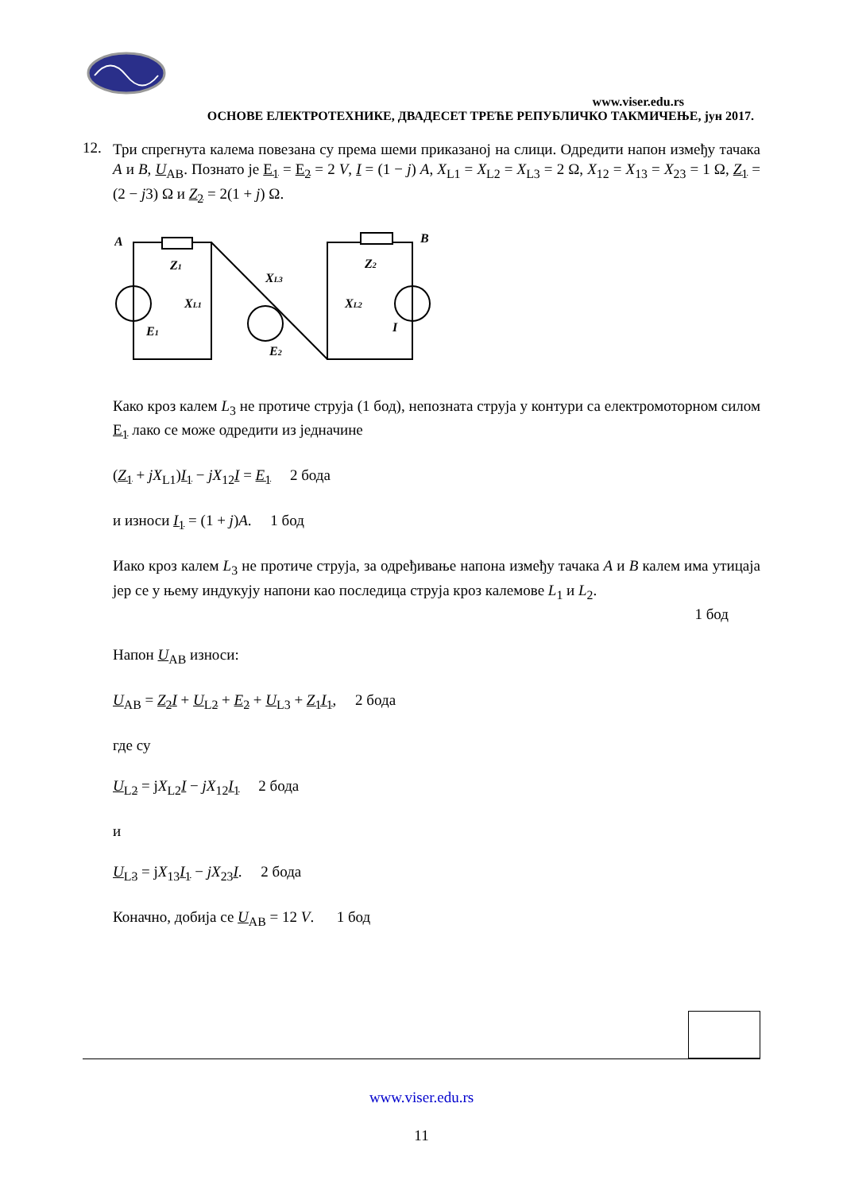www.viser.edu.rs
ОСНОВЕ ЕЛЕКТРОТЕХНИКЕ, ДВАДЕСЕТ ТРЕЋЕ РЕПУБЛИЧКО ТАКМИЧЕЊЕ, јун 2017.
12.
Три спрегнута калема повезана су према шеми приказаној на слици. Одредити напон између тачака A и B, U<sub>AB</sub>. Познато је E<sub>1</sub> = E<sub>2</sub> = 2 V, I = (1 − j) A, X<sub>L1</sub> = X<sub>L2</sub> = X<sub>L3</sub> = 2 Ω, X<sub>12</sub> = X<sub>13</sub> = X<sub>23</sub> = 1 Ω, Z<sub>1</sub> = (2 − j3) Ω и Z<sub>2</sub> = 2(1 + j) Ω.
A
B
Z1
Z2
XL1
XL3
XL2
E1
E2
I
Како кроз калем L<sub>3</sub> не протиче струја (1 бод), непозната струја у контури са електромоторном силом E<sub>1</sub> лако се може одредити из једначине
(Z<sub>1</sub> + jX<sub>L1</sub>)I<sub>1</sub> − jX<sub>12</sub>I = E<sub>1</sub> 2 бода
и износи I<sub>1</sub> = (1 + j)A. 1 бод
Иако кроз калем L<sub>3</sub> не протиче струја, за одређивање напона између тачака A и B калем има утицаја јер се у њему индукују напони као последица струја кроз калемове L<sub>1</sub> и L<sub>2</sub>.
1 бод
Напон U<sub>AB</sub> износи:
U<sub>AB</sub> = Z<sub>2</sub> I + U<sub>L2</sub> + E<sub>2</sub> + U<sub>L3</sub> + Z<sub>1</sub> I<sub>1</sub>, 2 бода
где су
U<sub>L2</sub> = jX<sub>L2</sub>I − jX<sub>12</sub>I<sub>1</sub> 2 бода
и
U<sub>L3</sub> = jX<sub>13</sub>I<sub>1</sub> − jX<sub>23</sub>I. 2 бода
Коначно, добија се U<sub>AB</sub> = 12 V. 1 бод
www.viser.edu.rs
11